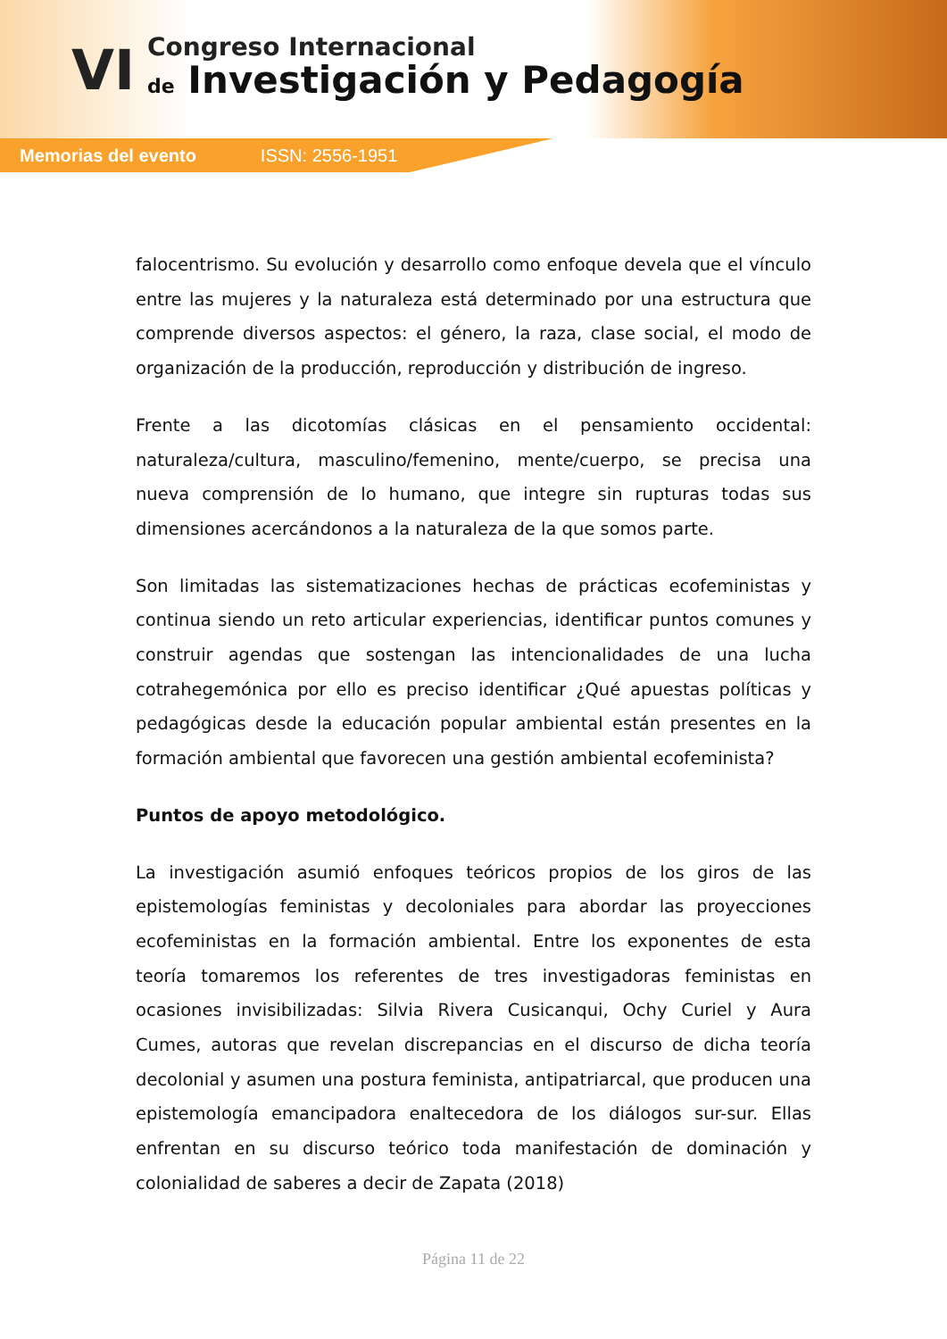VI
Congreso Internacional
de Investigación y Pedagogía
Memorias del evento ISSN: 2556-1951
falocentrismo. Su evolución y desarrollo como enfoque devela que el vínculo entre las mujeres y la naturaleza está determinado por una estructura que comprende diversos aspectos: el género, la raza, clase social, el modo de organización de la producción, reproducción y distribución de ingreso.
Frente a las dicotomías clásicas en el pensamiento occidental: naturaleza/cultura, masculino/femenino, mente/cuerpo, se precisa una nueva comprensión de lo humano, que integre sin rupturas todas sus dimensiones acercándonos a la naturaleza de la que somos parte.
Son limitadas las sistematizaciones hechas de prácticas ecofeministas y continua siendo un reto articular experiencias, identificar puntos comunes y construir agendas que sostengan las intencionalidades de una lucha cotrahegemónica por ello es preciso identificar ¿Qué apuestas políticas y pedagógicas desde la educación popular ambiental están presentes en la formación ambiental que favorecen una gestión ambiental ecofeminista?
Puntos de apoyo metodológico.
La investigación asumió enfoques teóricos propios de los giros de las epistemologías feministas y decoloniales para abordar las proyecciones ecofeministas en la formación ambiental. Entre los exponentes de esta teoría tomaremos los referentes de tres investigadoras feministas en ocasiones invisibilizadas: Silvia Rivera Cusicanqui, Ochy Curiel y Aura Cumes, autoras que revelan discrepancias en el discurso de dicha teoría decolonial y asumen una postura feminista, antipatriarcal, que producen una epistemología emancipadora enaltecedora de los diálogos sur-sur. Ellas enfrentan en su discurso teórico toda manifestación de dominación y colonialidad de saberes a decir de Zapata (2018)
Página 11 de 22